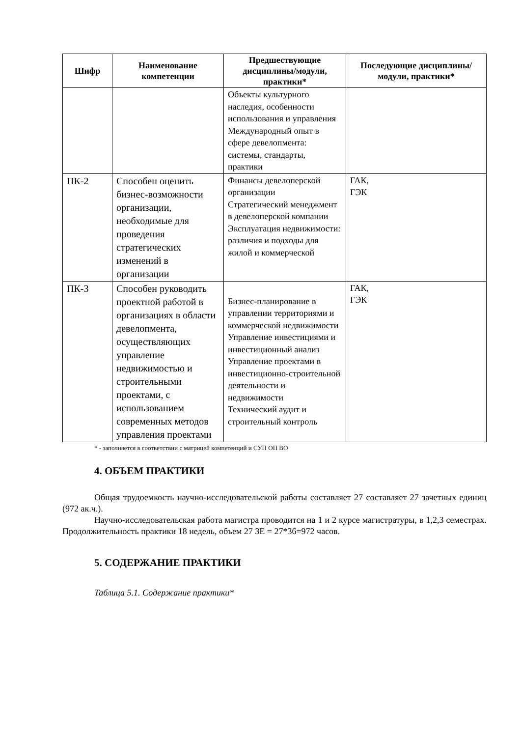| Шифр | Наименование компетенции | Предшествующие дисциплины/модули, практики* | Последующие дисциплины/модули, практики* |
| --- | --- | --- | --- |
| | | Объекты культурного наследия, особенности использования и управления Международный опыт в сфере девелопмента: системы, стандарты, практики | |
| ПК-2 | Способен оценить бизнес-возможности организации, необходимые для проведения стратегических изменений в организации | Финансы девелоперской организации Стратегический менеджмент в девелоперской компании Эксплуатация недвижимости: различия и подходы для жилой и коммерческой | ГАК, ГЭК |
| ПК-3 | Способен руководить проектной работой в организациях в области девелопмента, осуществляющих управление недвижимостью и строительными проектами, с использованием современных методов управления проектами | Бизнес-планирование в управлении территориями и коммерческой недвижимости Управление инвестициями и инвестиционный анализ Управление проектами в инвестиционно-строительной деятельности и недвижимости Технический аудит и строительный контроль | ГАК, ГЭК |
* - заполняется в соответствии с матрицей компетенций и СУП ОП ВО
4. ОБЪЕМ ПРАКТИКИ
Общая трудоемкость научно-исследовательской работы составляет 27 составляет 27 зачетных единиц (972 ак.ч.).
Научно-исследовательская работа магистра проводится на 1 и 2 курсе магистратуры, в 1,2,3 семестрах. Продолжительность практики 18 недель, объем 27 ЗЕ = 27*36=972 часов.
5. СОДЕРЖАНИЕ ПРАКТИКИ
Таблица 5.1. Содержание практики*